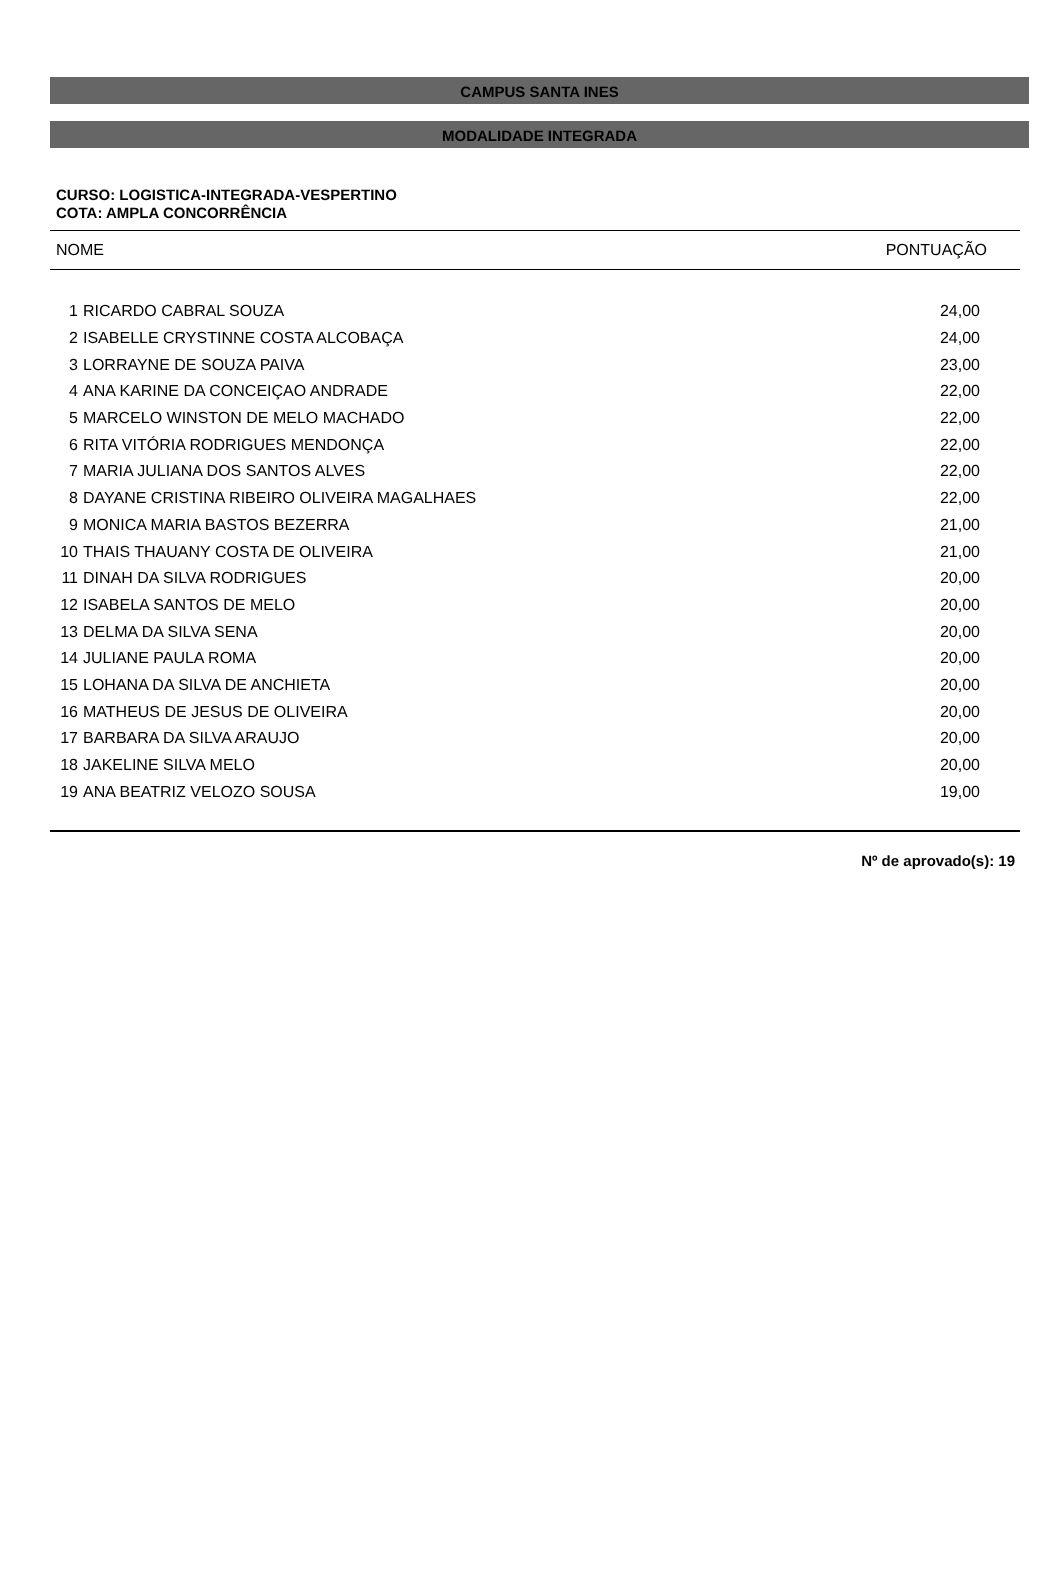CAMPUS SANTA INES
MODALIDADE INTEGRADA
CURSO: LOGISTICA-INTEGRADA-VESPERTINO
COTA: AMPLA CONCORRÊNCIA
| NOME | | PONTUAÇÃO |
| --- | --- | --- |
| 1 | RICARDO CABRAL SOUZA | 24,00 |
| 2 | ISABELLE CRYSTINNE COSTA ALCOBAÇA | 24,00 |
| 3 | LORRAYNE DE SOUZA PAIVA | 23,00 |
| 4 | ANA KARINE DA CONCEIÇAO ANDRADE | 22,00 |
| 5 | MARCELO WINSTON DE MELO MACHADO | 22,00 |
| 6 | RITA VITÓRIA RODRIGUES MENDONÇA | 22,00 |
| 7 | MARIA JULIANA DOS SANTOS ALVES | 22,00 |
| 8 | DAYANE CRISTINA RIBEIRO OLIVEIRA MAGALHAES | 22,00 |
| 9 | MONICA MARIA BASTOS BEZERRA | 21,00 |
| 10 | THAIS THAUANY COSTA DE OLIVEIRA | 21,00 |
| 11 | DINAH DA SILVA RODRIGUES | 20,00 |
| 12 | ISABELA SANTOS DE MELO | 20,00 |
| 13 | DELMA DA SILVA SENA | 20,00 |
| 14 | JULIANE PAULA ROMA | 20,00 |
| 15 | LOHANA DA SILVA DE ANCHIETA | 20,00 |
| 16 | MATHEUS DE JESUS DE OLIVEIRA | 20,00 |
| 17 | BARBARA DA SILVA ARAUJO | 20,00 |
| 18 | JAKELINE SILVA MELO | 20,00 |
| 19 | ANA BEATRIZ VELOZO SOUSA | 19,00 |
Nº de aprovado(s): 19